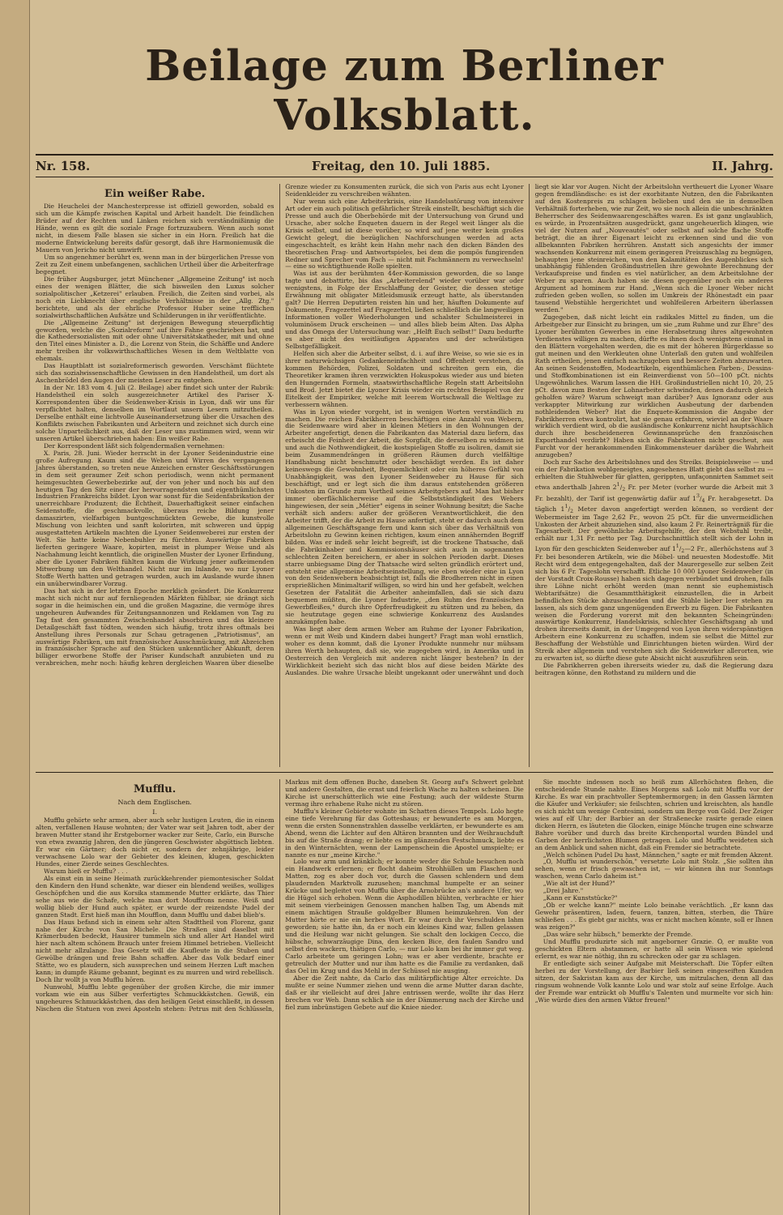Beilage zum Berliner Volksblatt.
Nr. 158. Freitag, den 10. Juli 1885. II. Jahrg.
Ein weißer Rabe.
Die Heuchelei der Manchesterpresse ist offiziell geworden, sobald es sich um die Kämpfe zwischen Kapital und Arbeit handelt. Die feindlichen Brüder auf der Rechten und Linken reichen sich verständnißinnig die Hände, wenn es gilt die soziale Frage fortzuzaubern. Wenn auch sonst nicht, in diesem Falle blasen sie sicher in ein Horn. Freilich hat die moderne Entwickelung bereits dafür gesorgt, daß ihre Harmoniemusik die Mauern von Jericho nicht umwirft.
Um so angenehmer berührt es, wenn man in der bürgerlichen Presse von Zeit zu Zeit einem unbefangenen, sachlichen Urtheil über die Arbeiterfrage begegnet.
Die früher Augsburger, jetzt Münchener „Allgemeine Zeitung" ist noch eines der wenigen Blätter, die sich bisweilen den Luxus solcher sozialpolitischer „Ketzerei" erlauben. Freilich, die Zeiten sind vorbei, als noch ein Liebknecht über englische Verhältnisse in der „Allg. Ztg." berichtete, und als der ehrliche Professor Huber seine trefflichen sozialwirthschaftlichen Aufsätze und Schilderungen in ihr veröffentlichte.
Die „Allgemeine Zeitung" ist derjenigen Bewegung steuerpflichtig geworden, welche die „Sozialreform" auf ihre Fahne geschrieben hat, und die Kathedersozialisten mit oder ohne Universitätskatheder, mit und ohne den Titel eines Minister a. D., die Lorenz von Stein, die Schäffle und Andere mehr treiben ihr volkswirthschaftliches Wesen in dem Weltblatte von ehemals.
Das Hauptblatt ist sozialreformerisch geworden. Verschämt flüchtete sich das sozialwissenschaftliche Gewissen in den Handelstheil, um dort als Aschenbrödel den Augen der meisten Leser zu entgehen.
In der Nr. 183 vom 4. Juli (2. Beilage) aber findet sich unter der Rubrik: Handelstheil ein solch ausgezeichneter Artikel des Pariser X-Korrespondenten über die Seidenweber-Krisis in Lyon, daß wir uns für verpflichtet halten, denselben im Wortlaut unsern Lesern mitzutheilen. Derselbe enthält eine lichtvolle Auseinandersetzung über die Ursachen des Konflikts zwischen Fabrikanten und Arbeitern und zeichnet sich durch eine solche Unparteilichkeit aus, daß der Leser uns zustimmen wird, wenn wir unseren Artikel überschrieben haben: Ein weißer Rabe.
Der Korrespondent läßt sich folgendermaßen vernehmen:
X. Paris, 28. Juni. Wieder herrscht in der Lyoner Seidenindustrie eine große Aufregung. Kaum sind die Wehen und Wirren des vergangenen Jahres überstanden, so treten neue Anzeichen ernster Geschäftsstörungen in dem seit geraumer Zeit schon periodisch, wenn nicht permanent heimgesuchten Gewerbebezirke auf, der von jeher und noch bis auf den heutigen Tag den Sitz einer der hervorragendsten und eigenthümlichsten Industrien Frankreichs bildet. Lyon war sonst für die Seidenfabrikation der unerreichbare Produzent; die Echtheit, Dauerhaftigkeit seiner einfachen Seidenstoffe, die geschmackvolle, überaus reiche Bildung jener damaszirten, vielfarbigen buntgeschmückten Gewebe, die kunstvolle Mischung von leichten und sanft kolorirten, mit schweren und üppig ausgestatteten Artikeln machten die Lyoner Seidenweberei zur ersten der Welt. Sie hatte keine Nebenbuhler zu fürchten. Auswärtige Fabriken lieferten geringere Waare, kopirten, meist in plumper Weise und als Nachahmung leicht kenntlich, die originellen Muster der Lyoner Erfindung, aber die Lyoner Fabriken fühlten kaum die Wirkung jener aufkeimenden Mitwerbung um den Welthandel. Nicht nur im Inlande, wo nur Lyoner Stoffe Werth hatten und getragen wurden, auch im Auslande wurde ihnen ein unüberwindbarer Vorzug.
Das hat sich in der letzten Epoche merklich geändert. Die Konkurrenz macht sich nicht nur auf fernliegenden Märkten fühlbar, sie drängt sich sogar in die heimischen ein, und die großen Magazine, die vermöge ihres ungeheuren Aufwandes für Zeitungsannonzen und Reklamen von Tag zu Tag fast den gesammten Zwischenhandel absorbiren und das kleinere Detailgeschäft fast tödten, wenden sich häufig, trotz ihres oftmals bei Anstellung ihres Personals zur Schau getragenen „Patriotismus", an auswärtige Fabriken, um mit französischer Ausschmückung, mit Abzeichen in französischer Sprache auf den Stücken unkenntlicher Abkunft, deren billiger erworbene Stoffe der Pariser Kundschaft anzubieten und zu verabreichen, mehr noch: häufig kehren dergleichen Waaren über dieselbe Grenze wieder zu Konsumenten zurück, die sich von Paris aus echt Lyoner Seidenkleider zu verschreiben wähnten.
Nur wenn sich eine Arbeiterkrisis, eine Handelsstörung von intensiver Art oder ein auch politisch gefährlicher Streik einstellt, beschäftigt sich die Presse und auch die Oberbehörde mit der Untersuchung von Grund und Ursache, aber solche Enqueten dauern in der Regel weit länger als die Krisis selbst, und ist diese vorüber, so wird auf jene weiter kein großes Gewicht gelegt, die bezüglichen Nachforschungen werden ad acta eingeschachtelt, es kräht kein Hahn mehr nach den dicken Bänden des theoretischen Frag- und Antwortspieles, bei dem die pompös fungirenden Redner und Sprecher vom Fach — nicht mit Fachmännern zu verwechseln! — eine so wichtigthuende Rolle spielten.
Was ist aus der berühmten 44er-Kommission geworden, die so lange tagte und debattirte, bis das „Arbeiterelend" wieder vorüber war oder wenigstens, in Folge der Erschlaffung der Geister, die dessen stetige Erwähnung mit obligater Mitleidsmusik erzeugt hatte, als überstanden galt? Die Herren Deputirten reisten hin und her, häuften Dokumente auf Dokumente, Fragezettel auf Fragezettel, ließen schließlich die langweiligen Informationen voller Wiederholungen und schalster Schulmeisterei in voluminösem Druck erscheinen — und alles blieb beim Alten. Das Alpha und das Omega der Untersuchung war: „Helft Euch selbst!" Dazu bedurfte es aber nicht des weitläufigen Apparates und der schwülstigen Selbstgefälligkeit.
Helfen sich aber die Arbeiter selbst, d. i. auf ihre Weise, so wie sie es in ihrer naturwüchsigen Gedankeneinfachheit und Offenheit verstehen, da kommen Behörden, Polizei, Soldaten und schreiten gern ein, die Theoretiker kramen ihren verzwickten Hokuspokus wieder aus und bieten den Hungernden Formeln, staatswirthschaftliche Regeln statt Arbeitslohn und Brod. Jetzt bietet die Lyoner Krisis wieder ein rechtes Beispiel von der Eitelkeit der Empiriker, welche mit leerem Wortschwall die Weltlage zu verbessern wähnen.
Was in Lyon wieder vorgeht, ist in wenigen Worten verständlich zu machen. Die reichen Fabrikherren beschäftigen eine Anzahl von Webern, die Seidenwaare wird aber in kleinen Métiers in den Wohnungen der Arbeiter angefertigt, denen die Fabrikanten das Material dazu liefern, das erheischt die Feinheit der Arbeit, die Sorgfalt, die derselben zu widmen ist und auch die Nothwendigkeit, die kostspieligen Stoffe zu isoliren, damit sie beim Zusammendrängen in größeren Räumen durch vielfältige Handhabung nicht beschmutzt oder beschädigt werden. Es ist daher keineswegs die Gewohnheit, Bequemlichkeit oder ein höheres Gefühl von Unabhängigkeit, was den Lyoner Seidenweber zu Hause für sich beschäftigt, und er legt sich die ihm daraus entstehenden größeren Unkosten im Grunde zum Vortheil seines Arbeitgebers auf. Man hat bisher immer oberflächlicherweise auf die Selbstständigkeit des Webers hingewiesen, der sein „Métier" eigens in seiner Wohnung besitzt; die Sache verhält sich anders: außer der größeren Verantwortlichkeit, die den Arbeiter trifft, der die Arbeit zu Hause anfertigt, steht er dadurch auch dem allgemeinen Geschäftsgange fern und kann sich über das Verhältniß von Arbeitslohn zu Gewinn keinen richtigen, kaum einen annähernden Begriff bilden. Was er indeß sehr leicht begreift, ist die trockene Thatsache, daß die Fabrikinhaber und Kommissionshäuser sich auch in sogenannten schlechten Zeiten bereichern, er aber in solchen Perioden darbt. Dieses starre unbiegsame Ding der Thatsache wird selten gründlich erörtert und, entsteht eine allgemeine Arbeitseinstellung, wie eben wieder eine in Lyon von den Seidenwebern beabsichtigt ist, falls die Brodherren nicht in einen ersprießlichen Minimaltarif willigen, so wird hin und her gefabelt, welchen Gesetzen der Fatalität die Arbeiter anheimfallen, daß sie sich dazu bequemen müßten, die Lyoner Industrie, „den Ruhm des französischen Gewerbfleißes," durch ihre Opferfreudigkeit zu stützen und zu heben, da sie heutzutage gegen eine schwierige Konkurrenz des Auslandes anzukämpfen habe.
Was liegt aber dem armen Weber am Ruhme der Lyoner Fabrikation, wenn er mit Weib und Kindern dabei hungert? Fragt man wohl ernstlich, woher es denn kommt, daß die Lyoner Produkte nunmehr nur mühsam ihren Werth behaupten, daß sie, wie zugegeben wird, in Amerika und in Oesterreich den Vergleich mit anderen nicht länger bestehen? In der Wirklichkeit bezieht sich das nicht blos auf diese beiden Märkte des Auslandes. Die wahre Ursache bleibt ungekannt oder unerwähnt und doch liegt sie klar vor Augen. Nicht der Arbeitslohn vertheuert die Lyoner Waare gegen fremdländische: es ist der exorbitante Nutzen, den die Fabrikanten auf den Kostenpreis zu schlagen belieben und den sie in demselben Verhältniß forterheben, wie zur Zeit, wo sie noch allein die unbeschränkten Beherrscher des Seidenwaarengeschäftes waren. Es ist ganz unglaublich, es würde, in Prozentsätzen ausgedrückt, ganz ungeheuerlich klingen, wie viel der Nutzen auf „Nouveautés" oder selbst auf solche flache Stoffe beträgt, die an ihrer Eigenart leicht zu erkennen sind und die von allbekannten Fabriken herrühren. Anstatt sich angesichts der immer wachsenden Konkurrenz mit einem geringeren Preiszuschlag zu begnügen, behaupten jene steinreichen, von den Kalamitäten des Augenblickes sich unabhängig fühlenden Großindustriellen ihre gewohnte Berechnung der Verkaufspreise und finden es viel natürlicher, an dem Arbeitslohne der Weber zu sparen. Auch haben sie diesen gegenüber noch ein anderes Argument ad hominem zur Hand. „Wenn sich die Lyoner Weber nicht zufrieden geben wollen, so sollen im Umkreis der Rhônestadt ein paar tausend Webstühle hergerichtet und wohlfeileren Arbeitern überlassen werden."
Zugegeben, daß nicht leicht ein radikales Mittel zu finden, um die Arbeitgeber zur Einsicht zu bringen, um sie „zum Ruhme und zur Ehre" des Lyoner berühmten Gewerbes in eine Herabsetzung ihres altgewohnten Verdienstes willigen zu machen, dürfte es ihnen doch wenigstens einmal in den Blättern vorgehalten werden, die es mit der höheren Bürgerklasse so gut meinen und den Werkleuten ohne Unterlaß den guten und wohlfeilen Rath ertheilen, jenen einfach nachzugeben und bessere Zeiten abzuwarten. An seinen Seidenstoffen, Modeartikeln, eigenthümlichen Farben-, Dessins- und Stoffkombinationen ist ein Reinverdienst von 50—100 pCt. nichts Ungewöhnliches. Warum lassen die HH. Großindustriellen nicht 10, 20, 25 pCt. davon zum Besten der Lohnarbeiter schwinden, denen dadurch gleich geholfen wäre? Warum schweigt man darüber? Aus Ignoranz oder aus verkappter Mitwirkung zur wirklichen Ausbeutung der darbenden nothleidenden Weber? Hat die Enquete-Kommission die Angabe der Fabrikherren etwa kontrolirt, hat sie genau erfahren, wieviel an der Waare wirklich verdient wird, ob die ausländische Konkurrenz nicht hauptsächlich durch ihre bescheideneren Gewinnansprüche den französischen Exporthandel verdirbt? Haben sich die Fabrikanten nicht gescheut, aus Furcht vor der herankommenden Einkommensteuer darüber die Wahrheit anzugeben?
Doch zur Sache des Arbeitslohnes und des Streiks. Beispielsweise — und ein der Fabrikation wohlgeneigtes, angesehenes Blatt giebt das selbst zu — erhielten die Stuhlweber für glatten, gerippten, unfaçonnirten Sammet seit etwa anderthalb Jahren 21/2 Fr. per Meter (vorher wurde die Arbeit mit 3 Fr. bezahlt), der Tarif ist gegenwärtig dafür auf 13/4 Fr. herabgesetzt. Da täglich 11/2 Meter davon angefertigt werden können, so verdient der Webermeister im Tage 2,62 Fr., wovon 25 pCt. für die unvermeidlichen Unkosten der Arbeit abzuziehen sind, also kaum 2 Fr. Reinerträgniß für die Tagesarbeit. Der gewöhnliche Arbeitsgehilfe, der den Webstuhl treibt, erhält nur 1,31 Fr. netto per Tag. Durchschnittlich stellt sich der Lohn in Lyon für den geschickten Seidenweber auf 11/2—2 Fr., allerhöchstens auf 3 Fr. bei besonderen Artikeln, wie die Möbel- und neuesten Modestoffe. Mit Recht wird dem entgegengehalten, daß der Maurergeselle zur selben Zeit sich bis 6 Fr. Tageslohn verschafft. Etliche 10 000 Lyoner Seidenweber (in der Vorstadt Croix-Rousse) haben sich dagegen verbündet und drohen, falls ihre Löhne nicht erhöht werden (man nennt sie euphemistisch Webtarifsätze) die Gesammtthätigkeit einzustellen, die in Arbeit befindlichen Stücke abzuschneiden und die Stühle lieber leer stehen zu lassen, als sich dem ganz ungenügenden Erwerb zu fügen. Die Fabrikanten weisen die Forderung vorerst mit den bekannten Scheingründen: auswärtige Konkurrenz, Handelskrisis, schlechter Geschäftsgang ab und drohen ihrerseits damit, in der Umgegend von Lyon ihren widerspänstigen Arbeitern eine Konkurrenz zu schaffen, indem sie selbst die Mittel zur Beschaffung der Webstühle und Einrichtungen bieten würden. Wird der Streik aber allgemein und verstehen sich die Seidenwirker allerorten, wie zu erwarten ist, so dürfte diese gute Absicht nicht auszuführen sein.
Die Fabrikherren geben ihrerseits wieder zu, daß die Regierung dazu beitragen könne, den Rothstand zu mildern und die
Mufflu.
Nach dem Englischen.
I.
Mufflu gehörte sehr armen, aber auch sehr lustigen Leuten, die in einem alten, verfallenen Hause wohnten; der Vater war seit Jahren todt, aber der braven Mutter stand ihr Erstgeborner wacker zur Seite, Carlo, ein Bursche von etwa zwanzig Jahren, den die jüngeren Geschwister abgöttisch liebten. Er war ein Gärtner; doch nicht er, sondern der zehnjährige, leider verwachsene Lolo war der Gebieter des kleinen, klugen, geschickten Hundes, einer Zierde seines Geschlechtes.
Warum hieß er Mufflu? . . .
Als einst ein in seine Heimath zurückkehrender piemontesischer Soldat den Kindern den Hund schenkte, war dieser ein blendend weißes, wolliges Geschöpfchen und die aus Korsika stammende Mutter erklärte, das Thier sehe aus wie die Schafe, welche man dort Mouffrons nenne. Weiß und wollig blieb der Hund auch später, er wurde der reizendste Pudel der ganzen Stadt. Erst hieß man ihn Moufflon, dann Mufflu und dabei blieb's.
Das Haus befand sich in einem sehr alten Stadttheil von Florenz, ganz nahe der Kirche von San Michele. Die Straßen sind daselbst mit Krämerbuden bedeckt, Hausirer tummeln sich und aller Art Handel wird hier nach altem schönem Brauch unter freiem Himmel betrieben. Vielleicht nicht mehr allzulange. Das Gesetz will die Kaufleute in die Stuben und Gewölbe drängen und freie Bahn schaffen. Aber das Volk bedarf einer Stätte, wo es plaudern, sich aussprechen und seinem Herzen Luft machen kann; in dumpfe Räume gebannt, beginnt es zu murren und wird rebellisch. Doch Ihr wollt ja von Mufflu hören.
Nunwohl, Mufflu lebte gegenüber der großen Kirche, die mir immer vorkam wie ein aus Silber verfertigtes Schmuckkästchen. Gewiß, ein ungeheures Schmuckkästchen, das den heiligen Geist einschließt, in dessen Nischen die Statuen von zwei Aposteln stehen: Petrus mit den Schlüsseln, Markus mit dem offenen Buche, daneben St. Georg auf's Schwert gelehnt und andere Gestalten, die ernst und feierlich Wache zu halten scheinen. Die Kirche ist unerschütterlich wie eine Festung; auch der wildeste Sturm vermag ihre erhabene Ruhe nicht zu stören.
Mufflu's kleiner Gebieter wohnte im Schatten dieses Tempels. Lolo hegte eine tiefe Verehrung für das Gotteshaus; er bewunderte es am Morgen, wenn die ersten Sonnenstrahlen dasselbe verklärten, er bewunderte es am Abend, wenn die Lichter auf den Altären brannten und der Weihrauchduft bis auf die Straße drang; er liebte es im glänzenden Festschmuck, liebte es in den Winternächten, wenn der Lampenschein die Apostel umspielte; er nannte es nur „meine Kirche."
Lolo war arm und kränklich; er konnte weder die Schule besuchen noch ein Handwerk erlernen; er flocht daheim Strohhüllen um Flaschen und Matten, zog es aber doch vor, durch die Gassen schlendern und dem plaudernden Marktvolk zuzusehen; manchmal humpelte er an seiner Krücke und begleitet von Mufflu über die Arnobrücke an's andere Ufer, wo die Hügel sich erhoben. Wenn die Asphodillen blühten, verbrachte er hier mit seinem vierbeinigen Genossen manchen halben Tag, um Abends mit einem mächtigen Strauße goldgelber Blumen heimzukehren. Von der Mutter hörte er nie ein herbes Wort. Er war durch ihr Verschulden lahm geworden; sie hatte ihn, da er noch ein kleines Kind war, fallen gelassen und die Heilung war nicht gelungen. Sie schalt den lockigen Cecco, die hübsche, schwarzäugige Dina, den kecken Bice, den faulen Sandro und selbst den wackern, thätigen Carlo, — nur Lolo kam bei ihr immer gut weg. Carlo arbeitete um geringen Lohn; was er aber verdiente, brachte er getreulich der Mutter und nur ihm hatte es die Familie zu verdanken, daß das Oel im Krug und das Mehl in der Schüssel nie ausging.
Aber die Zeit nahte, da Carlo das militärpflichtige Alter erreichte. Da mußte er seine Nummer ziehen und wenn die arme Mutter daran dachte, daß er ihr vielleicht auf drei Jahre entrissen werde, wollte ihr das Herz brechen vor Weh. Dann schlich sie in der Dämmerung nach der Kirche und fiel zum inbrünstigen Gebete auf die Kniee nieder.
Sie mochte indessen noch so heiß zum Allerhöchsten flehen, die entscheidende Stunde nahte. Eines Morgens saß Lolo mit Mufflu vor der Kirche. Es war ein prachtvoller Septembermorgen; in den Gassen lärmten die Käufer und Verkäufer; sie feilschten, schrien und kreischten, als handle es sich nicht um wenige Centesimi, sondern um Berge von Gold. Der Zeiger wies auf elf Uhr; der Barbier an der Straßenecke rasirte gerade einen dicken Herrn, es läuteten die Glocken, einige Mönche trugen eine schwarze Bahre vorüber und durch das breite Kirchenportal wurden Bündel und Garben der herrlichsten Blumen getragen. Lolo und Mufflu weideten sich an dem Anblick und sahen nicht, daß ein Fremder sie betrachtete.
„Welch schönen Pudel Du hast, Männchen," sagte er mit fremden Akzent.
„O, Mufflu ist wunderschön," versetzte Lolo mit Stolz. „Sie sollten ihn sehen, wenn er frisch gewaschen ist, — wir können ihn nur Sonntags waschen, wenn Carlo daheim ist."
„Wie alt ist der Hund?"
„Drei Jahre."
„Kann er Kunststücke?"
„Ob er welche kann?" meinte Lolo beinahe verächtlich. „Er kann das Gewehr präsentiren, laden, feuern, tanzen, bitten, sterben, die Thüre schließen . . . Es giebt gar nichts, was er nicht machen könnte, soll er Ihnen was zeigen?"
„Das wäre sehr hübsch," bemerkte der Fremde.
Und Mufflu produzirte sich mit angeborner Grazie. O, er mußte von geschickten Eltern abstammen, er hatte all sein Wissen wie spielend erlernt, es war nie nöthig, ihn zu schrecken oder gar zu schlagen.
Er entledigte sich seiner Aufgabe mit Meisterschaft. Die Töpfer eilten herbei zu der Vorstellung, der Barbier ließ seinen eingeseiften Kunden sitzen, der Sakristan kam aus der Kirche, um mitzulachen, denn all das ringsum wohnende Volk kannte Lolo und war stolz auf seine Erfolge. Auch der Fremde war entzückt ob Mufflu's Talenten und murmelte vor sich hin: „Wie würde dies den armen Viktor freuen!"